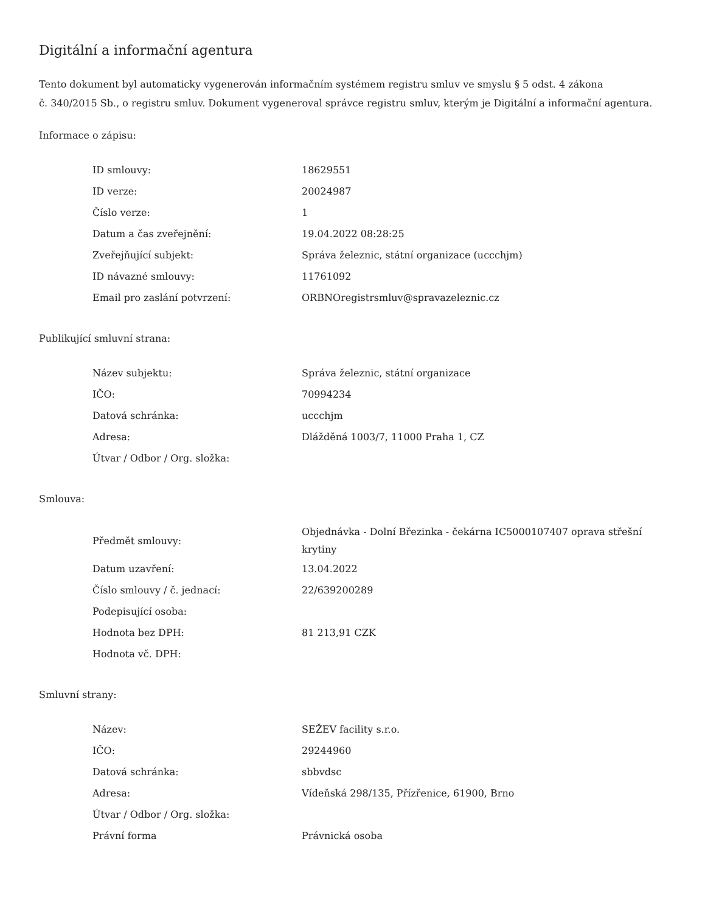Digitální a informační agentura
Tento dokument byl automaticky vygenerován informačním systémem registru smluv ve smyslu § 5 odst. 4 zákona
č. 340/2015 Sb., o registru smluv. Dokument vygeneroval správce registru smluv, kterým je Digitální a informační agentura.
Informace o zápisu:
| ID smlouvy: | 18629551 |
| ID verze: | 20024987 |
| Číslo verze: | 1 |
| Datum a čas zveřejnění: | 19.04.2022 08:28:25 |
| Zveřejňující subjekt: | Správa železnic, státní organizace (uccchjm) |
| ID návazné smlouvy: | 11761092 |
| Email pro zaslání potvrzení: | ORBNOregistrsmluv@spravazeleznic.cz |
Publikující smluvní strana:
| Název subjektu: | Správa železnic, státní organizace |
| IČO: | 70994234 |
| Datová schránka: | uccchjm |
| Adresa: | Dlážděná 1003/7, 11000 Praha 1, CZ |
| Útvar / Odbor / Org. složka: | |
Smlouva:
| Předmět smlouvy: | Objednávka - Dolní Březinka - čekárna IC5000107407 oprava střešní krytiny |
| Datum uzavření: | 13.04.2022 |
| Číslo smlouvy / č. jednací: | 22/639200289 |
| Podepisující osoba: | |
| Hodnota bez DPH: | 81 213,91 CZK |
| Hodnota vč. DPH: | |
Smluvní strany:
| Název: | SEŽEV facility s.r.o. |
| IČO: | 29244960 |
| Datová schránka: | sbbvdsc |
| Adresa: | Vídeňská 298/135, Přízřenice, 61900, Brno |
| Útvar / Odbor / Org. složka: | |
| Právní forma | Právnická osoba |